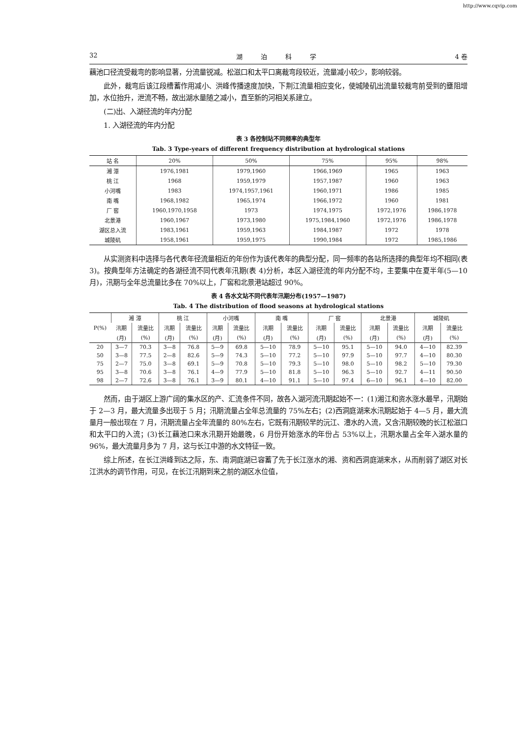http://www.cqvip.com
32 湖 泊 科 学 4 卷
藕池口径流受裁弯的影响显著，分流量锐减。松滋口和太平口离裁弯段较近，流量减小较少，影响较弱。
此外，裁弯后该江段槽蓄作用减小、洪峰传播速度加快，下荆江流量相应变化，使城陵矶出流量较裁弯前受到的壅阻增加，水位抬升，泄流不畅，故出湖水量随之减小，直至新的河相关系建立。
(二)出、入湖径流的年内分配
1. 入湖径流的年内分配
表 3 各控制站不同频率的典型年
Tab. 3 Type-years of different frequency distribution at hydrological stations
| 站 名 | 20% | 50% | 75% | 95% | 98% |
| --- | --- | --- | --- | --- | --- |
| 湘 潭 | 1976,1981 | 1979,1960 | 1966,1969 | 1965 | 1963 |
| 桃 江 | 1968 | 1959,1979 | 1957,1987 | 1960 | 1963 |
| 小河嘴 | 1983 | 1974,1957,1961 | 1960,1971 | 1986 | 1985 |
| 南 嘴 | 1968,1982 | 1965,1974 | 1966,1972 | 1960 | 1981 |
| 厂 窖 | 1960,1970,1958 | 1973 | 1974,1975 | 1972,1976 | 1986,1978 |
| 北景港 | 1960,1967 | 1973,1980 | 1975,1984,1960 | 1972,1976 | 1986,1978 |
| 湖区总入流 | 1983,1961 | 1959,1963 | 1984,1987 | 1972 | 1978 |
| 城陵矶 | 1958,1961 | 1959,1975 | 1990,1984 | 1972 | 1985,1986 |
从实测资料中选择与各代表年径流量相近的年份作为该代表年的典型分配，同一频率的各站所选择的典型年均不相同(表 3)。按典型年方法确定的各湖径流不同代表年汛期(表 4)分析，本区入湖径流的年内分配不均，主要集中在夏半年(5—10 月)，汛期与全年总流量比多在 70%以上，厂窖和北景港站超过 90%。
表 4 各水文站不同代表年汛期分布(1957—1987)
Tab. 4 The distribution of flood seasons at hydrological stations
| P(%) | 湘 潭 | | 桃 江 | | 小河嘴 | | 南 嘴 | | 厂 窖 | | 北景港 | | 城陵矶 | |
| --- | --- | --- | --- | --- | --- | --- | --- | --- | --- | --- | --- | --- | --- | --- |
| | 汛期 | 流量比 | 汛期 | 流量比 | 汛期 | 流量比 | 汛期 | 流量比 | 汛期 | 流量比 | 汛期 | 流量比 | 汛期 | 流量比 |
| | (月) | (%) | (月) | (%) | (月) | (%) | (月) | (%) | (月) | (%) | (月) | (%) | (月) | (%) |
| 20 | 3—7 | 70.3 | 3—8 | 76.8 | 5—9 | 69.8 | 5—10 | 78.9 | 5—10 | 95.1 | 5—10 | 94.0 | 4—10 | 82.39 |
| 50 | 3—8 | 77.5 | 2—8 | 82.6 | 5—9 | 74.3 | 5—10 | 77.2 | 5—10 | 97.9 | 5—10 | 97.7 | 4—10 | 80.30 |
| 75 | 2—7 | 75.0 | 3—8 | 69.1 | 5—9 | 70.8 | 5—10 | 79.3 | 5—10 | 98.0 | 5—10 | 98.2 | 5—10 | 79.30 |
| 95 | 3—8 | 70.6 | 3—8 | 76.1 | 4—9 | 77.9 | 5—10 | 81.8 | 5—10 | 96.3 | 5—10 | 92.7 | 4—11 | 90.50 |
| 98 | 2—7 | 72.6 | 3—8 | 76.1 | 3—9 | 80.1 | 4—10 | 91.1 | 5—10 | 97.4 | 6—10 | 96.1 | 4—10 | 82.00 |
然而，由于湖区上游广阔的集水区的产、汇流条件不同，故各入湖河流汛期起始不一：(1)湘江和资水涨水最早，汛期始于 2—3 月，最大流量多出现于 5 月；汛期流量占全年总流量的 75%左右；(2)西洞庭湖来水汛期起始于 4—5 月，最大流量月一般出现在 7 月，汛期流量占全年流量的 80%左右，它既有汛期较早的沅江、澧水的入流，又含汛期较晚的长江松滋口和太平口的入流；(3)长江藕池口来水汛期开始最晚，6 月份开始涨水的年份占 53%以上，汛期水量占全年入湖水量的 96%，最大流量月多为 7 月，这与长江中游的水文特征一致。
综上所述，在长江洪峰到达之际，东、南洞庭湖已容蓄了先于长江涨水的湘、资和西洞庭湖来水，从而削弱了湖区对长江洪水的调节作用，可见，在长江汛期到来之前的湖区水位值，